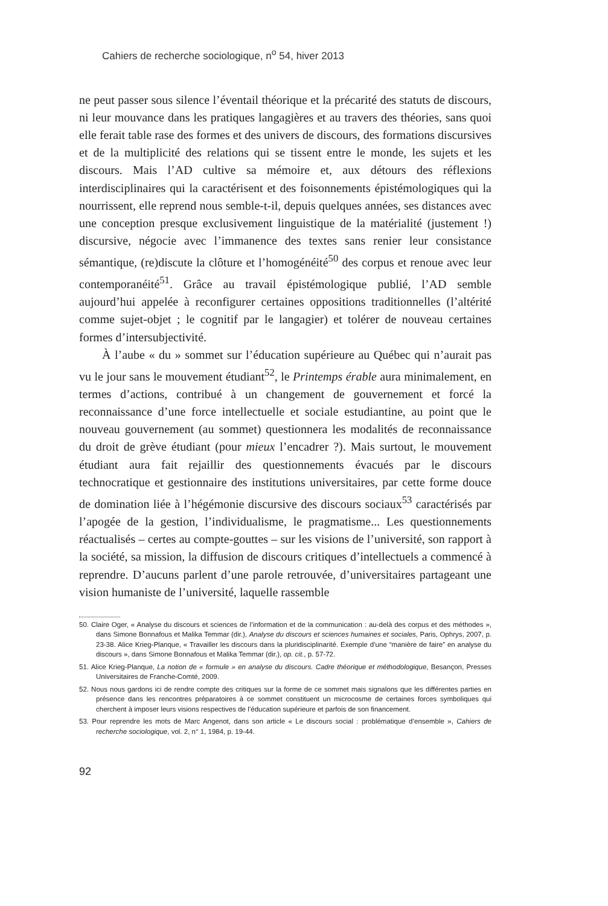Cahiers de recherche sociologique, n<sup>o</sup> 54, hiver 2013
ne peut passer sous silence l’éventail théorique et la précarité des statuts de discours, ni leur mouvance dans les pratiques langagières et au travers des théories, sans quoi elle ferait table rase des formes et des univers de discours, des formations discursives et de la multiplicité des relations qui se tissent entre le monde, les sujets et les discours. Mais l’AD cultive sa mémoire et, aux détours des réflexions interdisciplinaires qui la caractérisent et des foisonnements épistémologiques qui la nourrissent, elle reprend nous semble-t-il, depuis quelques années, ses distances avec une conception presque exclusivement linguistique de la matérialité (justement !) discursive, négocie avec l’immanence des textes sans renier leur consistance sémantique, (re)discute la clôture et l’homogénéité<sup>50</sup> des corpus et renoue avec leur contemporanéité<sup>51</sup>. Grâce au travail épistémologique publié, l’AD semble aujourd’hui appelée à reconfigurer certaines oppositions traditionnelles (l’altérité comme sujet-objet ; le cognitif par le langagier) et tolérer de nouveau certaines formes d’intersubjectivité.
À l’aube « du » sommet sur l’éducation supérieure au Québec qui n’aurait pas vu le jour sans le mouvement étudiant<sup>52</sup>, le Printemps érable aura minimalement, en termes d’actions, contribué à un changement de gouvernement et forcé la reconnaissance d’une force intellectuelle et sociale estudiantine, au point que le nouveau gouvernement (au sommet) questionnera les modalités de reconnaissance du droit de grève étudiant (pour mieux l’encadrer ?). Mais surtout, le mouvement étudiant aura fait rejaillir des questionnements évacués par le discours technocratique et gestionnaire des institutions universitaires, par cette forme douce de domination liée à l’hégémonie discursive des discours sociaux<sup>53</sup> caractérisés par l’apogée de la gestion, l’individualisme, le pragmatisme... Les questionnements réactualisés – certes au compte-gouttes – sur les visions de l’université, son rapport à la société, sa mission, la diffusion de discours critiques d’intellectuels a commencé à reprendre. D’aucuns parlent d’une parole retrouvée, d’universitaires partageant une vision humaniste de l’université, laquelle rassemble
50. Claire Oger, « Analyse du discours et sciences de l’information et de la communication : au-delà des corpus et des méthodes », dans Simone Bonnafous et Malika Temmar (dir.), Analyse du discours et sciences humaines et sociales, Paris, Ophrys, 2007, p. 23-38. Alice Krieg-Planque, « Travailler les discours dans la pluridisciplinarité. Exemple d’une “manière de faire” en analyse du discours », dans Simone Bonnafous et Malika Temmar (dir.), op. cit., p. 57-72.
51. Alice Krieg-Planque, La notion de « formule » en analyse du discours. Cadre théorique et méthodologique, Besançon, Presses Universitaires de Franche-Comté, 2009.
52. Nous nous gardons ici de rendre compte des critiques sur la forme de ce sommet mais signalons que les différentes parties en présence dans les rencontres préparatoires à ce sommet constituent un microcosme de certaines forces symboliques qui cherchent à imposer leurs visions respectives de l’éducation supérieure et parfois de son financement.
53. Pour reprendre les mots de Marc Angenot, dans son article « Le discours social : problématique d’ensemble », Cahiers de recherche sociologique, vol. 2, n° 1, 1984, p. 19-44.
92